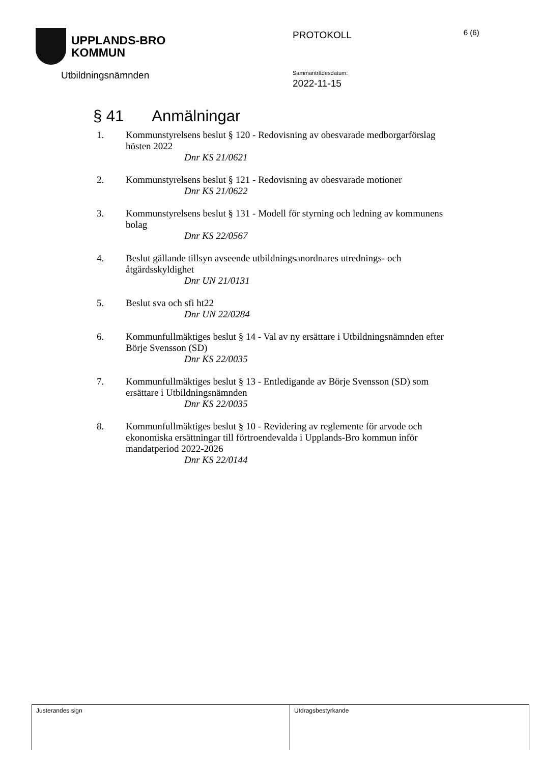UPPLANDS-BRO
KOMMUN
PROTOKOLL
6 (6)
Utbildningsnämnden
Sammanträdesdatum:
2022-11-15
§ 41 Anmälningar
1. Kommunstyrelsens beslut § 120 - Redovisning av obesvarade medborgarförslag hösten 2022
Dnr KS 21/0621
2. Kommunstyrelsens beslut § 121 - Redovisning av obesvarade motioner
Dnr KS 21/0622
3. Kommunstyrelsens beslut § 131 - Modell för styrning och ledning av kommunens bolag
Dnr KS 22/0567
4. Beslut gällande tillsyn avseende utbildningsanordnares utrednings- och åtgärdsskyldighet
Dnr UN 21/0131
5. Beslut sva och sfi ht22
Dnr UN 22/0284
6. Kommunfullmäktiges beslut § 14 - Val av ny ersättare i Utbildningsnämnden efter Börje Svensson (SD)
Dnr KS 22/0035
7. Kommunfullmäktiges beslut § 13 - Entledigande av Börje Svensson (SD) som ersättare i Utbildningsnämnden
Dnr KS 22/0035
8. Kommunfullmäktiges beslut § 10 - Revidering av reglemente för arvode och ekonomiska ersättningar till förtroendevalda i Upplands-Bro kommun inför mandatperiod 2022-2026
Dnr KS 22/0144
| Justerandes sign | Utdragsbestyrkande |